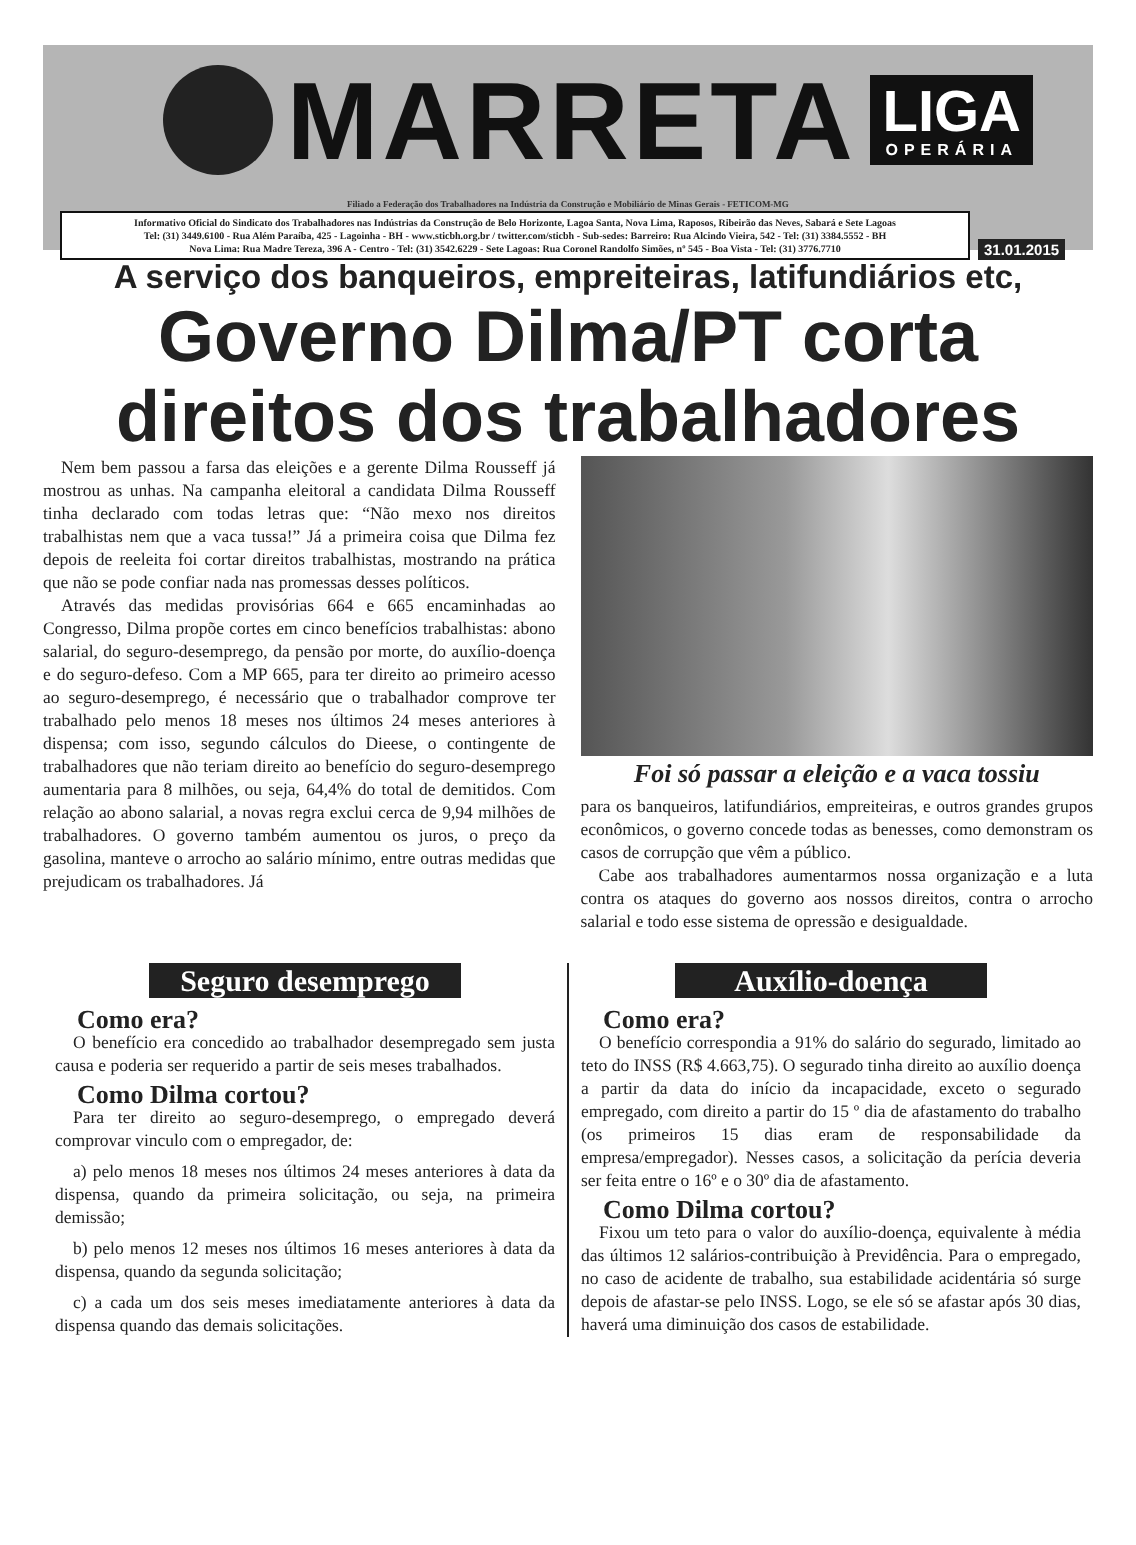MARRETA
LIGA
OPERÁRIA
Filiado a Federação dos Trabalhadores na Indústria da Construção e Mobiliário de Minas Gerais - FETICOM-MG
Informativo Oficial do Sindicato dos Trabalhadores nas Indústrias da Construção de Belo Horizonte, Lagoa Santa, Nova Lima, Raposos, Ribeirão das Neves, Sabará e Sete Lagoas
Tel: (31) 3449.6100 - Rua Além Paraíba, 425 - Lagoinha - BH - www.sticbh.org.br / twitter.com/sticbh - Sub-sedes: Barreiro: Rua Alcindo Vieira, 542 - Tel: (31) 3384.5552 - BH
Nova Lima: Rua Madre Tereza, 396 A - Centro - Tel: (31) 3542.6229 - Sete Lagoas: Rua Coronel Randolfo Simões, nº 545 - Boa Vista - Tel: (31) 3776.7710
31.01.2015
A serviço dos banqueiros, empreiteiras, latifundiários etc,
Governo Dilma/PT corta
direitos dos trabalhadores
Nem bem passou a farsa das eleições e a gerente Dilma Rousseff já mostrou as unhas. Na campanha eleitoral a candidata Dilma Rousseff tinha declarado com todas letras que: “Não mexo nos direitos trabalhistas nem que a vaca tussa!” Já a primeira coisa que Dilma fez depois de reeleita foi cortar direitos trabalhistas, mostrando na prática que não se pode confiar nada nas promessas desses políticos.
Através das medidas provisórias 664 e 665 encaminhadas ao Congresso, Dilma propõe cortes em cinco benefícios trabalhistas: abono salarial, do seguro-desemprego, da pensão por morte, do auxílio-doença e do seguro-defeso. Com a MP 665, para ter direito ao primeiro acesso ao seguro-desemprego, é necessário que o trabalhador comprove ter trabalhado pelo menos 18 meses nos últimos 24 meses anteriores à dispensa; com isso, segundo cálculos do Dieese, o contingente de trabalhadores que não teriam direito ao benefício do seguro-desemprego aumentaria para 8 milhões, ou seja, 64,4% do total de demitidos. Com relação ao abono salarial, a novas regra exclui cerca de 9,94 milhões de trabalhadores. O governo também aumentou os juros, o preço da gasolina, manteve o arrocho ao salário mínimo, entre outras medidas que prejudicam os trabalhadores. Já
Foi só passar a eleição e a vaca tossiu
para os banqueiros, latifundiários, empreiteiras, e outros grandes grupos econômicos, o governo concede todas as benesses, como demonstram os casos de corrupção que vêm a público.
Cabe aos trabalhadores aumentarmos nossa organização e a luta contra os ataques do governo aos nossos direitos, contra o arrocho salarial e todo esse sistema de opressão e desigualdade.
Seguro desemprego
Como era?
O benefício era concedido ao trabalhador desempregado sem justa causa e poderia ser requerido a partir de seis meses trabalhados.
Como Dilma cortou?
Para ter direito ao seguro-desemprego, o empregado deverá comprovar vinculo com o empregador, de:
a) pelo menos 18 meses nos últimos 24 meses anteriores à data da dispensa, quando da primeira solicitação, ou seja, na primeira demissão;
b) pelo menos 12 meses nos últimos 16 meses anteriores à data da dispensa, quando da segunda solicitação;
c) a cada um dos seis meses imediatamente anteriores à data da dispensa quando das demais solicitações.
Auxílio-doença
Como era?
O benefício correspondia a 91% do salário do segurado, limitado ao teto do INSS (R$ 4.663,75). O segurado tinha direito ao auxílio doença a partir da data do início da incapacidade, exceto o segurado empregado, com direito a partir do 15 º dia de afastamento do trabalho (os primeiros 15 dias eram de responsabilidade da empresa/empregador). Nesses casos, a solicitação da perícia deveria ser feita entre o 16º e o 30º dia de afastamento.
Como Dilma cortou?
Fixou um teto para o valor do auxílio-doença, equivalente à média das últimos 12 salários-contribuição à Previdência. Para o empregado, no caso de acidente de trabalho, sua estabilidade acidentária só surge depois de afastar-se pelo INSS. Logo, se ele só se afastar após 30 dias, haverá uma diminuição dos casos de estabilidade.